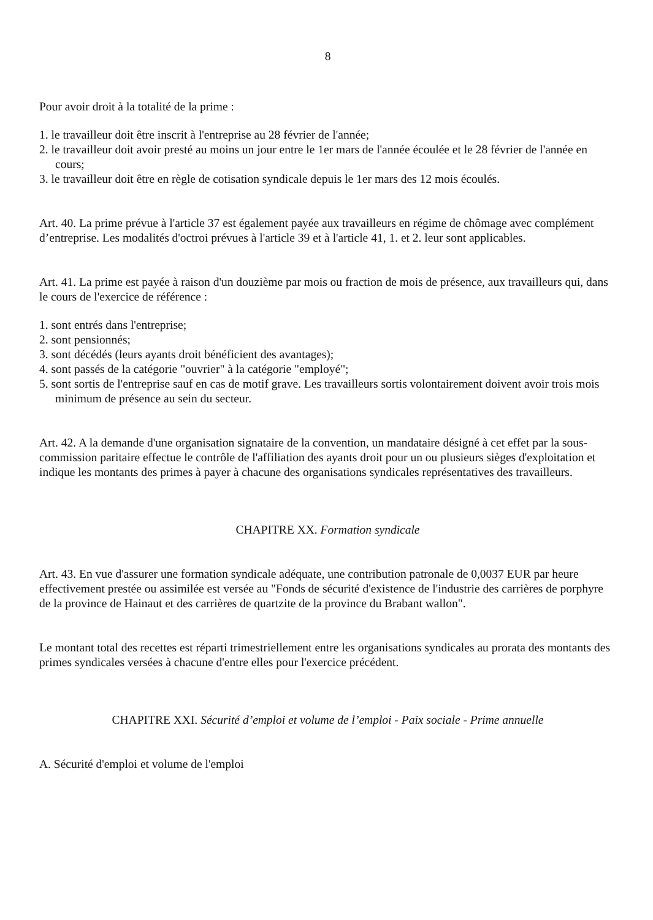8
Pour avoir droit à la totalité de la prime :
1. le travailleur doit être inscrit à l'entreprise au 28 février de l'année;
2. le travailleur doit avoir presté au moins un jour entre le 1er mars de l'année écoulée et le 28 février de l'année en cours;
3. le travailleur doit être en règle de cotisation syndicale depuis le 1er mars des 12 mois écoulés.
Art. 40. La prime prévue à l'article 37 est également payée aux travailleurs en régime de chômage avec complément d’entreprise. Les modalités d'octroi prévues à l'article 39 et à l'article 41, 1. et 2. leur sont applicables.
Art. 41. La prime est payée à raison d'un douzième par mois ou fraction de mois de présence, aux travailleurs qui, dans le cours de l'exercice de référence :
1. sont entrés dans l'entreprise;
2. sont pensionnés;
3. sont décédés (leurs ayants droit bénéficient des avantages);
4. sont passés de la catégorie "ouvrier" à la catégorie "employé";
5. sont sortis de l'entreprise sauf en cas de motif grave. Les travailleurs sortis volontairement doivent avoir trois mois minimum de présence au sein du secteur.
Art. 42. A la demande d'une organisation signataire de la convention, un mandataire désigné à cet effet par la sous-commission paritaire effectue le contrôle de l'affiliation des ayants droit pour un ou plusieurs sièges d'exploitation et indique les montants des primes à payer à chacune des organisations syndicales représentatives des travailleurs.
CHAPITRE XX. Formation syndicale
Art. 43. En vue d'assurer une formation syndicale adéquate, une contribution patronale de 0,0037 EUR par heure effectivement prestée ou assimilée est versée au "Fonds de sécurité d'existence de l'industrie des carrières de porphyre de la province de Hainaut et des carrières de quartzite de la province du Brabant wallon".
Le montant total des recettes est réparti trimestriellement entre les organisations syndicales au prorata des montants des primes syndicales versées à chacune d'entre elles pour l'exercice précédent.
CHAPITRE XXI. Sécurité d’emploi et volume de l’emploi - Paix sociale - Prime annuelle
A. Sécurité d'emploi et volume de l'emploi